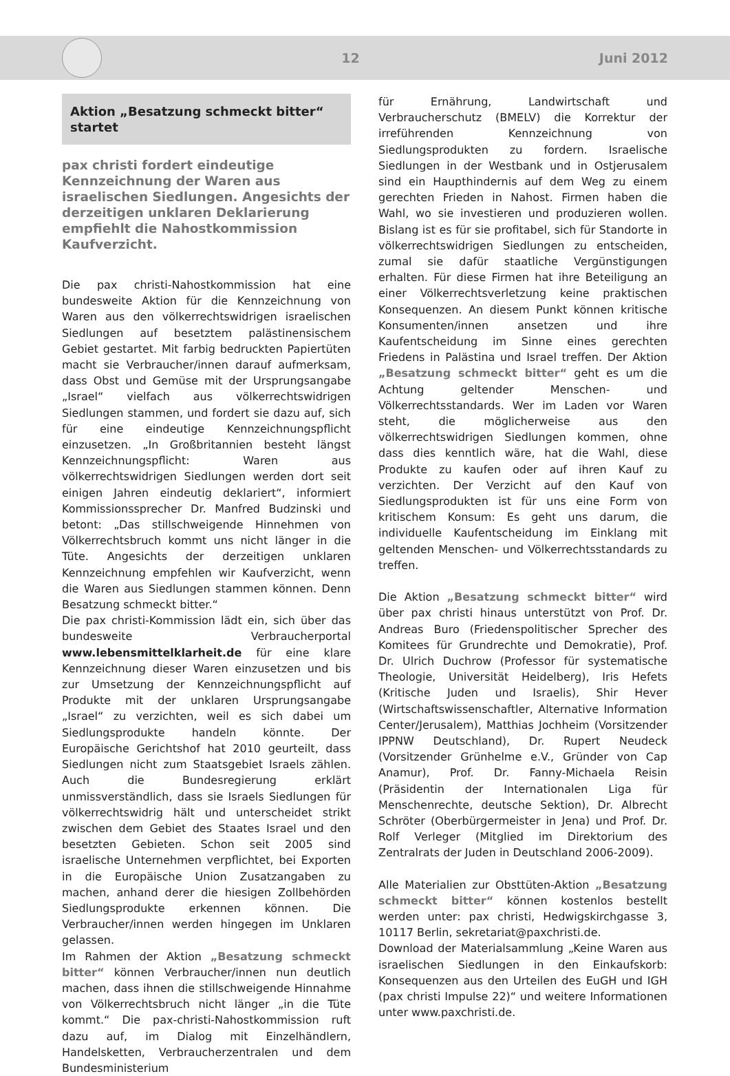12 Juni 2012
Aktion „Besatzung schmeckt bitter“ startet
pax christi fordert eindeutige Kennzeichnung der Waren aus israelischen Siedlungen. Angesichts der derzeitigen unklaren Deklarierung empfiehlt die Nahostkommission Kaufverzicht.
Die pax christi-Nahostkommission hat eine bundesweite Aktion für die Kennzeichnung von Waren aus den völkerrechtswidrigen israelischen Siedlungen auf besetztem palästinensischem Gebiet gestartet. Mit farbig bedruckten Papiertüten macht sie Verbraucher/innen darauf aufmerksam, dass Obst und Gemüse mit der Ursprungsangabe „Israel“ vielfach aus völkerrechtswidrigen Siedlungen stammen, und fordert sie dazu auf, sich für eine eindeutige Kennzeichnungspflicht einzusetzen. „In Großbritannien besteht längst Kennzeichnungspflicht: Waren aus völkerrechtswidrigen Siedlungen werden dort seit einigen Jahren eindeutig deklariert“, informiert Kommissionssprecher Dr. Manfred Budzinski und betont: „Das stillschweigende Hinnehmen von Völkerrechtsbruch kommt uns nicht länger in die Tüte. Angesichts der derzeitigen unklaren Kennzeichnung empfehlen wir Kaufverzicht, wenn die Waren aus Siedlungen stammen können. Denn Besatzung schmeckt bitter.“
Die pax christi-Kommission lädt ein, sich über das bundesweite Verbraucherportal www.lebensmittelklarheit.de für eine klare Kennzeichnung dieser Waren einzusetzen und bis zur Umsetzung der Kennzeichnungspflicht auf Produkte mit der unklaren Ursprungsangabe „Israel“ zu verzichten, weil es sich dabei um Siedlungsprodukte handeln könnte. Der Europäische Gerichtshof hat 2010 geurteilt, dass Siedlungen nicht zum Staatsgebiet Israels zählen. Auch die Bundesregierung erklärt unmissverständlich, dass sie Israels Siedlungen für völkerrechtswidrig hält und unterscheidet strikt zwischen dem Gebiet des Staates Israel und den besetzten Gebieten. Schon seit 2005 sind israelische Unternehmen verpflichtet, bei Exporten in die Europäische Union Zusatzangaben zu machen, anhand derer die hiesigen Zollbehörden Siedlungsprodukte erkennen können. Die Verbraucher/innen werden hingegen im Unklaren gelassen.
Im Rahmen der Aktion „Besatzung schmeckt bitter“ können Verbraucher/innen nun deutlich machen, dass ihnen die stillschweigende Hinnahme von Völkerrechtsbruch nicht länger „in die Tüte kommt.“ Die pax-christi-Nahostkommission ruft dazu auf, im Dialog mit Einzelhändlern, Handelsketten, Verbraucherzentralen und dem Bundesministerium
für Ernährung, Landwirtschaft und Verbraucherschutz (BMELV) die Korrektur der irreführenden Kennzeichnung von Siedlungsprodukten zu fordern. Israelische Siedlungen in der Westbank und in Ostjerusalem sind ein Haupthindernis auf dem Weg zu einem gerechten Frieden in Nahost. Firmen haben die Wahl, wo sie investieren und produzieren wollen. Bislang ist es für sie profitabel, sich für Standorte in völkerrechtswidrigen Siedlungen zu entscheiden, zumal sie dafür staatliche Vergünstigungen erhalten. Für diese Firmen hat ihre Beteiligung an einer Völkerrechtsverletzung keine praktischen Konsequenzen. An diesem Punkt können kritische Konsumenten/innen ansetzen und ihre Kaufentscheidung im Sinne eines gerechten Friedens in Palästina und Israel treffen. Der Aktion „Besatzung schmeckt bitter“ geht es um die Achtung geltender Menschen- und Völkerrechtsstandards. Wer im Laden vor Waren steht, die möglicherweise aus den völkerrechtswidrigen Siedlungen kommen, ohne dass dies kenntlich wäre, hat die Wahl, diese Produkte zu kaufen oder auf ihren Kauf zu verzichten. Der Verzicht auf den Kauf von Siedlungsprodukten ist für uns eine Form von kritischem Konsum: Es geht uns darum, die individuelle Kaufentscheidung im Einklang mit geltenden Menschen- und Völkerrechtsstandards zu treffen.
Die Aktion „Besatzung schmeckt bitter“ wird über pax christi hinaus unterstützt von Prof. Dr. Andreas Buro (Friedenspolitischer Sprecher des Komitees für Grundrechte und Demokratie), Prof. Dr. Ulrich Duchrow (Professor für systematische Theologie, Universität Heidelberg), Iris Hefets (Kritische Juden und Israelis), Shir Hever (Wirtschaftswissenschaftler, Alternative Information Center/Jerusalem), Matthias Jochheim (Vorsitzender IPPNW Deutschland), Dr. Rupert Neudeck (Vorsitzender Grünhelme e.V., Gründer von Cap Anamur), Prof. Dr. Fanny-Michaela Reisin (Präsidentin der Internationalen Liga für Menschenrechte, deutsche Sektion), Dr. Albrecht Schröter (Oberbürgermeister in Jena) und Prof. Dr. Rolf Verleger (Mitglied im Direktorium des Zentralrats der Juden in Deutschland 2006-2009).
Alle Materialien zur Obsttüten-Aktion „Besatzung schmeckt bitter“ können kostenlos bestellt werden unter: pax christi, Hedwigskirchgasse 3, 10117 Berlin, sekretariat@paxchristi.de.
Download der Materialsammlung „Keine Waren aus israelischen Siedlungen in den Einkaufskorb: Konsequenzen aus den Urteilen des EuGH und IGH (pax christi Impulse 22)“ und weitere Informationen unter www.paxchristi.de.